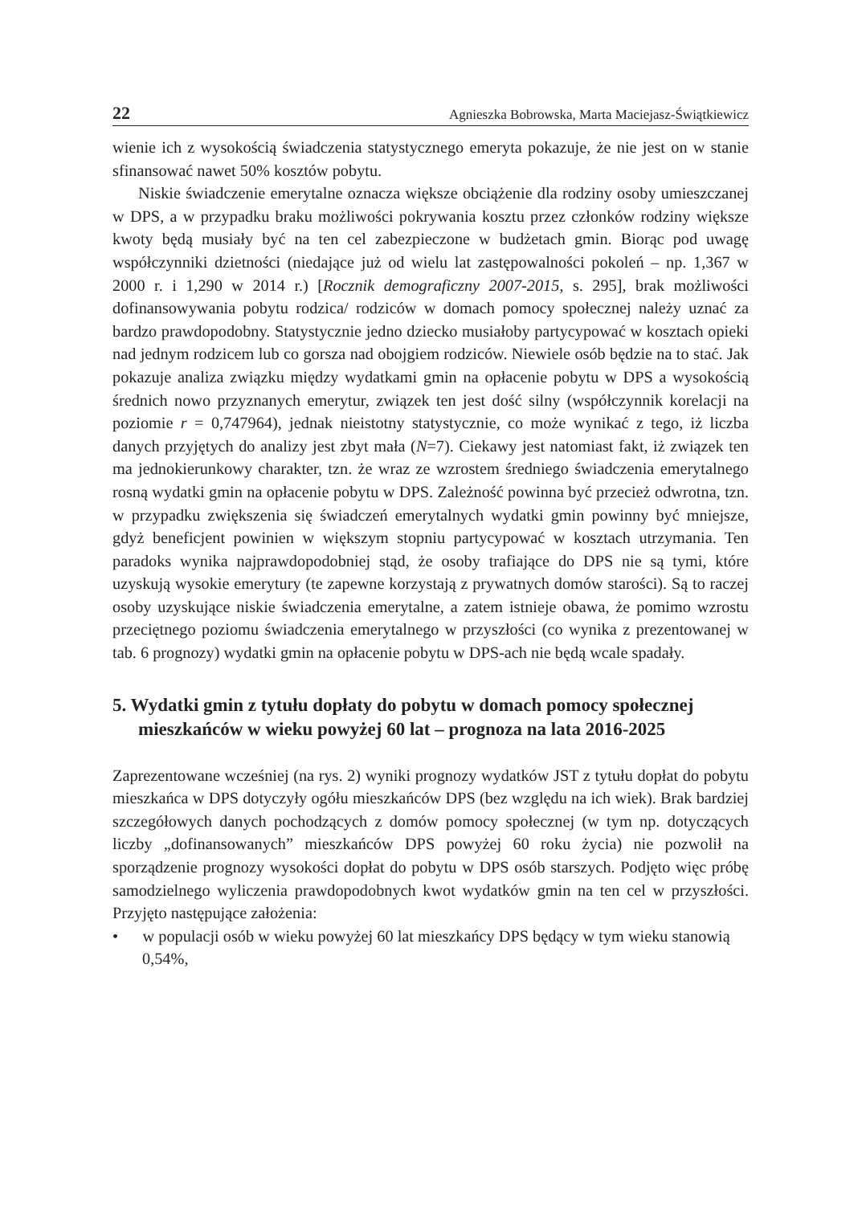22 Agnieszka Bobrowska, Marta Maciejasz-Świątkiewicz
wienie ich z wysokością świadczenia statystycznego emeryta pokazuje, że nie jest on w stanie sfinansować nawet 50% kosztów pobytu.
Niskie świadczenie emerytalne oznacza większe obciążenie dla rodziny osoby umieszczanej w DPS, a w przypadku braku możliwości pokrywania kosztu przez członków rodziny większe kwoty będą musiały być na ten cel zabezpieczone w budżetach gmin. Biorąc pod uwagę współczynniki dzietności (niedające już od wielu lat zastępowalności pokoleń – np. 1,367 w 2000 r. i 1,290 w 2014 r.) [Rocznik demograficzny 2007-2015, s. 295], brak możliwości dofinansowywania pobytu rodzica/ rodziców w domach pomocy społecznej należy uznać za bardzo prawdopodobny. Statystycznie jedno dziecko musiałoby partycypować w kosztach opieki nad jednym rodzicem lub co gorsza nad obojgiem rodziców. Niewiele osób będzie na to stać. Jak pokazuje analiza związku między wydatkami gmin na opłacenie pobytu w DPS a wysokością średnich nowo przyznanych emerytur, związek ten jest dość silny (współczynnik korelacji na poziomie r = 0,747964), jednak nieistotny statystycznie, co może wynikać z tego, iż liczba danych przyjętych do analizy jest zbyt mała (N=7). Ciekawy jest natomiast fakt, iż związek ten ma jednokierunkowy charakter, tzn. że wraz ze wzrostem średniego świadczenia emerytalnego rosną wydatki gmin na opłacenie pobytu w DPS. Zależność powinna być przecież odwrotna, tzn. w przypadku zwiększenia się świadczeń emerytalnych wydatki gmin powinny być mniejsze, gdyż beneficjent powinien w większym stopniu partycypować w kosztach utrzymania. Ten paradoks wynika najprawdopodobniej stąd, że osoby trafiające do DPS nie są tymi, które uzyskują wysokie emerytury (te zapewne korzystają z prywatnych domów starości). Są to raczej osoby uzyskujące niskie świadczenia emerytalne, a zatem istnieje obawa, że pomimo wzrostu przeciętnego poziomu świadczenia emerytalnego w przyszłości (co wynika z prezentowanej w tab. 6 prognozy) wydatki gmin na opłacenie pobytu w DPS-ach nie będą wcale spadały.
5. Wydatki gmin z tytułu dopłaty do pobytu w domach pomocy społecznej mieszkańców w wieku powyżej 60 lat – prognoza na lata 2016-2025
Zaprezentowane wcześniej (na rys. 2) wyniki prognozy wydatków JST z tytułu dopłat do pobytu mieszkańca w DPS dotyczyły ogółu mieszkańców DPS (bez względu na ich wiek). Brak bardziej szczegółowych danych pochodzących z domów pomocy społecznej (w tym np. dotyczących liczby „dofinansowanych” mieszkańców DPS powyżej 60 roku życia) nie pozwolił na sporządzenie prognozy wysokości dopłat do pobytu w DPS osób starszych. Podjęto więc próbę samodzielnego wyliczenia prawdopodobnych kwot wydatków gmin na ten cel w przyszłości. Przyjęto następujące założenia:
• w populacji osób w wieku powyżej 60 lat mieszkańcy DPS będący w tym wieku stanowią 0,54%,